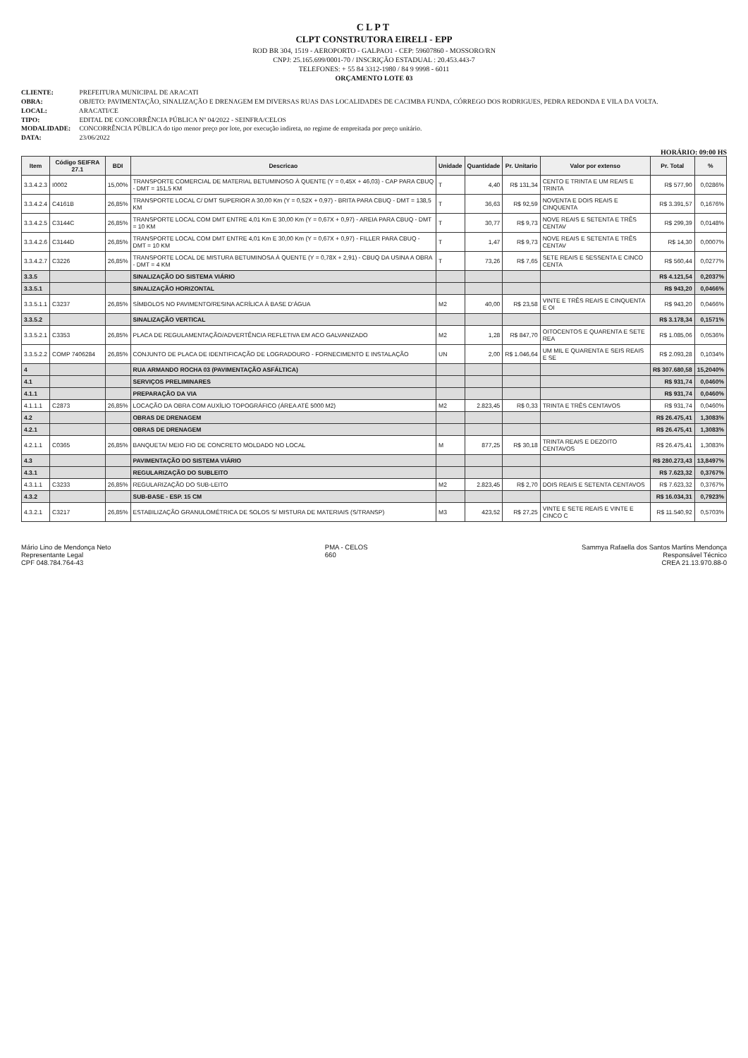CLPT
CLPT CONSTRUTORA EIRELI - EPP
ROD BR 304, 1519 - AEROPORTO - GALPAO1 - CEP: 59607860 - MOSSORO/RN
CNPJ: 25.165.699/0001-70 / INSCRIÇÃO ESTADUAL : 20.453.443-7
TELEFONES: + 55 84 3312-1980 / 84 9 9998 - 6011
ORÇAMENTO LOTE 03
CLIENTE: PREFEITURA MUNICIPAL DE ARACATI
OBRA: OBJETO: PAVIMENTAÇÃO, SINALIZAÇÃO E DRENAGEM EM DIVERSAS RUAS DAS LOCALIDADES DE CACIMBA FUNDA, CÓRREGO DOS RODRIGUES, PEDRA REDONDA E VILA DA VOLTA.
LOCAL: ARACATI/CE
TIPO: EDITAL DE CONCORRÊNCIA PÚBLICA Nº 04/2022 - SEINFRA/CELOS
MODALIDADE: CONCORRÊNCIA PÚBLICA do tipo menor preço por lote, por execução indireta, no regime de empreitada por preço unitário.
DATA: 23/06/2022
HORÁRIO: 09:00 HS
| Item | Código SEIFRA 27.1 | BDI | Descricao | Unidade | Quantidade | Pr. Unitario | Valor por extenso | Pr. Total | % |
| --- | --- | --- | --- | --- | --- | --- | --- | --- | --- |
| 3.3.4.2.3 | I0002 | 15,00% | TRANSPORTE COMERCIAL DE MATERIAL BETUMINOSO À QUENTE (Y = 0,45X + 46,03) - CAP PARA CBUQ - DMT = 151,5 KM | T | 4,40 | R$ 131,34 | CENTO E TRINTA E UM REAIS E TRINTA | R$ 577,90 | 0,0286% |
| 3.3.4.2.4 | C4161B | 26,85% | TRANSPORTE LOCAL C/ DMT SUPERIOR A 30,00 Km (Y = 0,52X + 0,97) - BRITA PARA CBUQ - DMT = 138,5 KM | T | 36,63 | R$ 92,59 | NOVENTA E DOIS REAIS E CINQUENTA | R$ 3.391,57 | 0,1676% |
| 3.3.4.2.5 | C3144C | 26,85% | TRANSPORTE LOCAL COM DMT ENTRE 4,01 Km E 30,00 Km (Y = 0,67X + 0,97) - AREIA PARA CBUQ - DMT = 10 KM | T | 30,77 | R$ 9,73 | NOVE REAIS E SETENTA E TRÊS CENTAV | R$ 299,39 | 0,0148% |
| 3.3.4.2.6 | C3144D | 26,85% | TRANSPORTE LOCAL COM DMT ENTRE 4,01 Km E 30,00 Km (Y = 0,67X + 0,97) - FILLER PARA CBUQ - DMT = 10 KM | T | 1,47 | R$ 9,73 | NOVE REAIS E SETENTA E TRÊS CENTAV | R$ 14,30 | 0,0007% |
| 3.3.4.2.7 | C3226 | 26,85% | TRANSPORTE LOCAL DE MISTURA BETUMINOSA À QUENTE (Y = 0,78X + 2,91) - CBUQ DA USINA A OBRA - DMT = 4 KM | T | 73,26 | R$ 7,65 | SETE REAIS E SESSENTA E CINCO CENTA | R$ 560,44 | 0,0277% |
| 3.3.5 | | | SINALIZAÇÃO DO SISTEMA VIÁRIO | | | | | R$ 4.121,54 | 0,2037% |
| 3.3.5.1 | | | SINALIZAÇÃO HORIZONTAL | | | | | R$ 943,20 | 0,0466% |
| 3.3.5.1.1 | C3237 | 26,85% | SÍMBOLOS NO PAVIMENTO/RESINA ACRÍLICA À BASE D'ÁGUA | M2 | 40,00 | R$ 23,58 | VINTE E TRÊS REAIS E CINQUENTA E OI | R$ 943,20 | 0,0466% |
| 3.3.5.2 | | | SINALIZAÇÃO VERTICAL | | | | | R$ 3.178,34 | 0,1571% |
| 3.3.5.2.1 | C3353 | 26,85% | PLACA DE REGULAMENTAÇÃO/ADVERTÊNCIA REFLETIVA EM ACO GALVANIZADO | M2 | 1,28 | R$ 847,70 | OITOCENTOS E QUARENTA E SETE REA | R$ 1.085,06 | 0,0536% |
| 3.3.5.2.2 | COMP 7406284 | 26,85% | CONJUNTO DE PLACA DE IDENTIFICAÇÃO DE LOGRADOURO - FORNECIMENTO E INSTALAÇÃO | UN | 2,00 | R$ 1.046,64 | UM MIL E QUARENTA E SEIS REAIS E SE | R$ 2.093,28 | 0,1034% |
| 4 | | | RUA ARMANDO ROCHA 03 (PAVIMENTAÇÃO ASFÁLTICA) | | | | | R$ 307.680,58 | 15,2040% |
| 4.1 | | | SERVIÇOS PRELIMINARES | | | | | R$ 931,74 | 0,0460% |
| 4.1.1 | | | PREPARAÇÃO DA VIA | | | | | R$ 931,74 | 0,0460% |
| 4.1.1.1 | C2873 | 26,85% | LOCAÇÃO DA OBRA COM AUXÍLIO TOPOGRÁFICO (ÁREA ATÉ 5000 M2) | M2 | 2.823,45 | R$ 0,33 | TRINTA E TRÊS CENTAVOS | R$ 931,74 | 0,0460% |
| 4.2 | | | OBRAS DE DRENAGEM | | | | | R$ 26.475,41 | 1,3083% |
| 4.2.1 | | | OBRAS DE DRENAGEM | | | | | R$ 26.475,41 | 1,3083% |
| 4.2.1.1 | C0365 | 26,85% | BANQUETA/ MEIO FIO DE CONCRETO MOLDADO NO LOCAL | M | 877,25 | R$ 30,18 | TRINTA REAIS E DEZOITO CENTAVOS | R$ 26.475,41 | 1,3083% |
| 4.3 | | | PAVIMENTAÇÃO DO SISTEMA VIÁRIO | | | | | R$ 280.273,43 | 13,8497% |
| 4.3.1 | | | REGULARIZAÇÃO DO SUBLEITO | | | | | R$ 7.623,32 | 0,3767% |
| 4.3.1.1 | C3233 | 26,85% | REGULARIZAÇÃO DO SUB-LEITO | M2 | 2.823,45 | R$ 2,70 | DOIS REAIS E SETENTA CENTAVOS | R$ 7.623,32 | 0,3767% |
| 4.3.2 | | | SUB-BASE - ESP. 15 CM | | | | | R$ 16.034,31 | 0,7923% |
| 4.3.2.1 | C3217 | 26,85% | ESTABILIZAÇÃO GRANULOMÉTRICA DE SOLOS S/ MISTURA DE MATERIAIS (S/TRANSP) | M3 | 423,52 | R$ 27,25 | VINTE E SETE REAIS E VINTE E CINCO C | R$ 11.540,92 | 0,5703% |
Mário Lino de Mendonça Neto
Representante Legal
CPF 048.784.764-43
PMA - CELOS
660
Sammya Rafaella dos Santos Martins Mendonça
Responsável Técnico
CREA 21.13.970.88-0